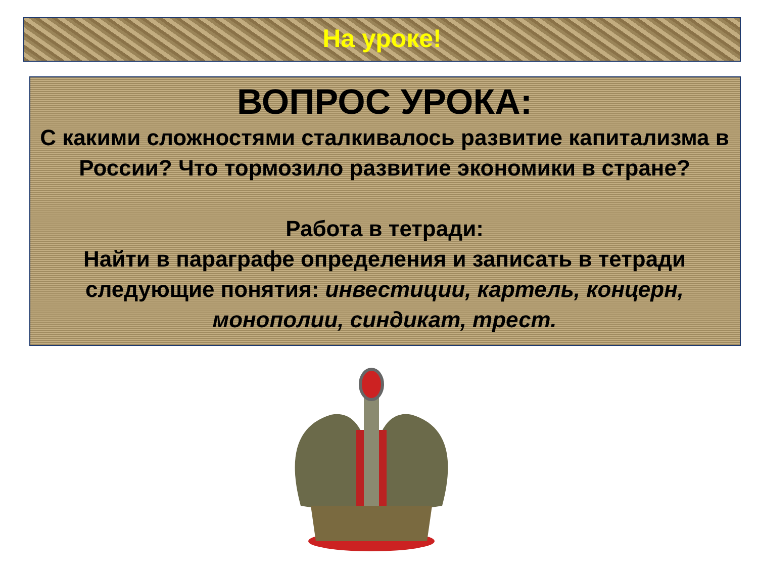На уроке!
ВОПРОС УРОКА:
С какими сложностями сталкивалось развитие капитализма в России? Что тормозило развитие экономики в стране?
Работа в тетради:
Найти в параграфе определения и записать в тетради следующие понятия: инвестиции, картель, концерн, монополии, синдикат, трест.